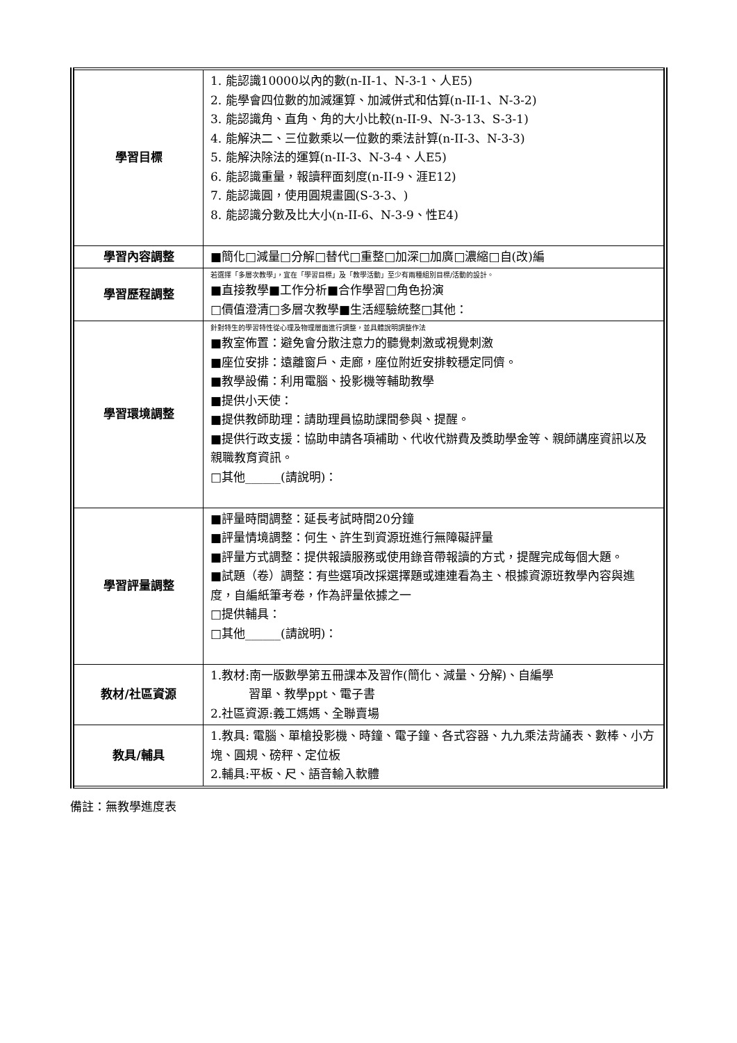| 學習目標 | 1. 能認識10000以內的數(n-II-1、N-3-1、人E5) 2. 能學會四位數的加減運算、加減併式和估算(n-II-1、N-3-2) 3. 能認識角、直角、角的大小比較(n-II-9、N-3-13、S-3-1) 4. 能解決二、三位數乘以一位數的乘法計算(n-II-3、N-3-3) 5. 能解決除法的運算(n-II-3、N-3-4、人E5) 6. 能認識重量，報讀秤面刻度(n-II-9、涯E12) 7. 能認識圓，使用圓規畫圓(S-3-3、) 8. 能認識分數及比大小(n-II-6、N-3-9、性E4) |
| 學習內容調整 | ■簡化□減量□分解□替代□重整□加深□加廣□濃縮□自(改)編 |
| 學習歷程調整 | 若選擇「多層次教學」，宜在「學習目標」及「教學活動」至少有兩種組別目標/活動的設計。 ■直接教學■工作分析■合作學習□角色扮演 □價值澄清□多層次教學■生活經驗統整□其他： |
| 學習環境調整 | 針對特生的學習特性從心理及物理層面進行調整，並具體說明調整作法 ■教室佈置：避免會分散注意力的聽覺刺激或視覺刺激 ■座位安排：遠離窗戶、走廊，座位附近安排較穩定同儕。 ■教學設備：利用電腦、投影機等輔助教學 ■提供小天使： ■提供教師助理：請助理員協助課間參與、提醒。 ■提供行政支援：協助申請各項補助、代收代辦費及獎助學金等、親師講座資訊以及親職教育資訊。 □其他______(請說明)： |
| 學習評量調整 | ■評量時間調整：延長考試時間20分鐘 ■評量情境調整：何生、許生到資源班進行無障礙評量 ■評量方式調整：提供報讀服務或使用錄音帶報讀的方式，提醒完成每個大題。 ■試題（卷）調整：有些選項改採選擇題或連連看為主、根據資源班教學內容與進度，自編紙筆考卷，作為評量依據之一 □提供輔具： □其他______(請說明)： |
| 教材/社區資源 | 1.教材:南一版數學第五冊課本及習作(簡化、減量、分解)、自編學 習單、教學ppt、電子書 2.社區資源:義工媽媽、全聯賣場 |
| 教具/輔具 | 1.教具: 電腦、單槍投影機、時鐘、電子鐘、各式容器、九九乘法背誦表、數棒、小方塊、圓規、磅秤、定位板 2.輔具:平板、尺、語音輸入軟體 |
備註：無教學進度表